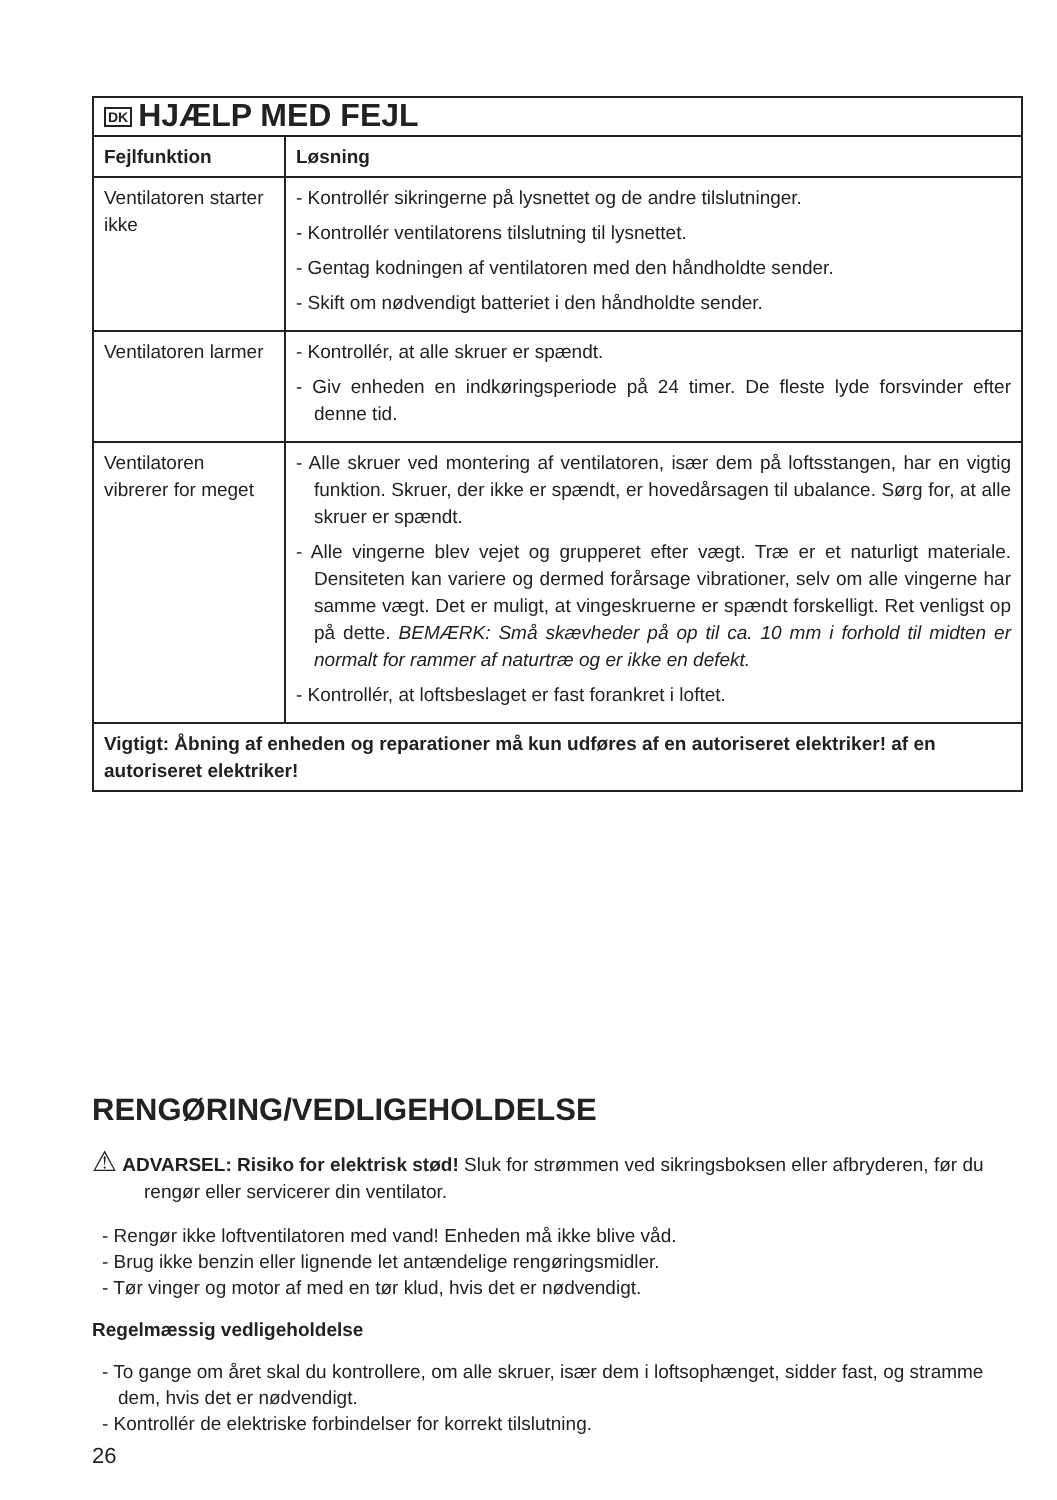| DK HJÆLP MED FEJL | |
| Fejlfunktion | Løsning |
| Ventilatoren starter ikke | - Kontrollér sikringerne på lysnettet og de andre tilslutninger. - Kontrollér ventilatorens tilslutning til lysnettet. - Gentag kodningen af ventilatoren med den håndholdte sender. - Skift om nødvendigt batteriet i den håndholdte sender. |
| Ventilatoren larmer | - Kontrollér, at alle skruer er spændt. - Giv enheden en indkøringsperiode på 24 timer. De fleste lyde forsvinder efter denne tid. |
| Ventilatoren vibrerer for meget | - Alle skruer ved montering af ventilatoren, især dem på loftsstangen, har en vigtig funktion. Skruer, der ikke er spændt, er hovedårsagen til ubalance. Sørg for, at alle skruer er spændt. - Alle vingerne blev vejet og grupperet efter vægt. Træ er et naturligt materiale. Densiteten kan variere og dermed forårsage vibrationer, selv om alle vingerne har samme vægt. Det er muligt, at vingeskruerne er spændt forskelligt. Ret venligst op på dette. BEMÆRK: Små skævheder på op til ca. 10 mm i forhold til midten er normalt for rammer af naturtræ og er ikke en defekt. - Kontrollér, at loftsbeslaget er fast forankret i loftet. |
| Vigtigt: Åbning af enheden og reparationer må kun udføres af en autoriseret elektriker! af en autoriseret elektriker! | |
RENGØRING/VEDLIGEHOLDELSE
⚠ ADVARSEL: Risiko for elektrisk stød! Sluk for strømmen ved sikringsboksen eller afbryderen, før du rengør eller servicerer din ventilator.
- Rengør ikke loftventilatoren med vand! Enheden må ikke blive våd.
- Brug ikke benzin eller lignende let antændelige rengøringsmidler.
- Tør vinger og motor af med en tør klud, hvis det er nødvendigt.
Regelmæssig vedligeholdelse
- To gange om året skal du kontrollere, om alle skruer, især dem i loftsophænget, sidder fast, og stramme dem, hvis det er nødvendigt.
- Kontrollér de elektriske forbindelser for korrekt tilslutning.
26